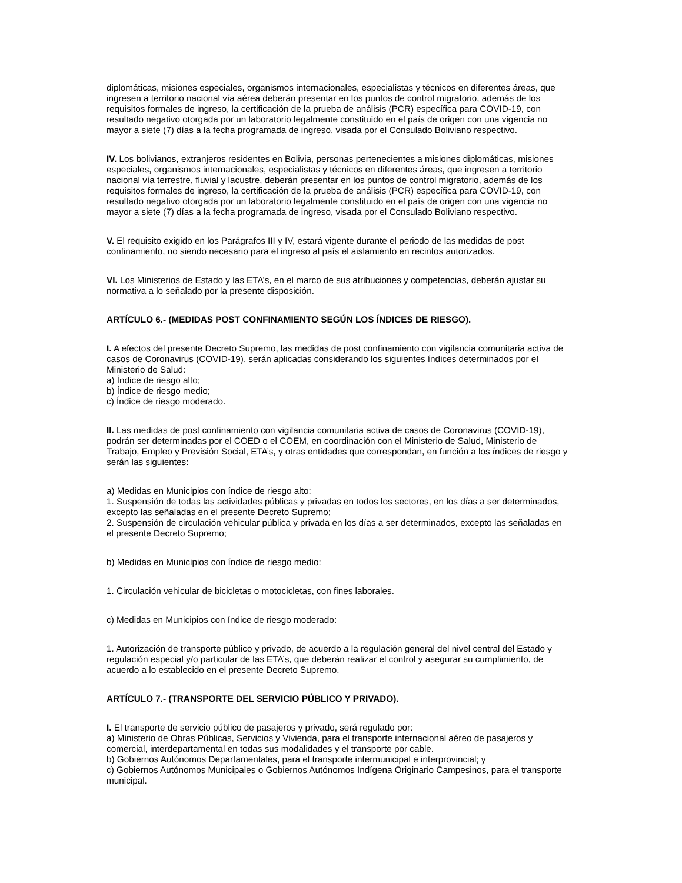diplomáticas, misiones especiales, organismos internacionales, especialistas y técnicos en diferentes áreas, que ingresen a territorio nacional vía aérea deberán presentar en los puntos de control migratorio, además de los requisitos formales de ingreso, la certificación de la prueba de análisis (PCR) específica para COVID-19, con resultado negativo otorgada por un laboratorio legalmente constituido en el país de origen con una vigencia no mayor a siete (7) días a la fecha programada de ingreso, visada por el Consulado Boliviano respectivo.
IV. Los bolivianos, extranjeros residentes en Bolivia, personas pertenecientes a misiones diplomáticas, misiones especiales, organismos internacionales, especialistas y técnicos en diferentes áreas, que ingresen a territorio nacional vía terrestre, fluvial y lacustre, deberán presentar en los puntos de control migratorio, además de los requisitos formales de ingreso, la certificación de la prueba de análisis (PCR) específica para COVID-19, con resultado negativo otorgada por un laboratorio legalmente constituido en el país de origen con una vigencia no mayor a siete (7) días a la fecha programada de ingreso, visada por el Consulado Boliviano respectivo.
V. El requisito exigido en los Parágrafos III y IV, estará vigente durante el periodo de las medidas de post confinamiento, no siendo necesario para el ingreso al país el aislamiento en recintos autorizados.
VI. Los Ministerios de Estado y las ETA’s, en el marco de sus atribuciones y competencias, deberán ajustar su normativa a lo señalado por la presente disposición.
ARTÍCULO 6.- (MEDIDAS POST CONFINAMIENTO SEGÚN LOS ÍNDICES DE RIESGO).
I. A efectos del presente Decreto Supremo, las medidas de post confinamiento con vigilancia comunitaria activa de casos de Coronavirus (COVID-19), serán aplicadas considerando los siguientes índices determinados por el Ministerio de Salud:
a) Índice de riesgo alto;
b) Índice de riesgo medio;
c) Índice de riesgo moderado.
II. Las medidas de post confinamiento con vigilancia comunitaria activa de casos de Coronavirus (COVID-19), podrán ser determinadas por el COED o el COEM, en coordinación con el Ministerio de Salud, Ministerio de Trabajo, Empleo y Previsión Social, ETA’s, y otras entidades que correspondan, en función a los índices de riesgo y serán las siguientes:
a) Medidas en Municipios con índice de riesgo alto:
1. Suspensión de todas las actividades públicas y privadas en todos los sectores, en los días a ser determinados, excepto las señaladas en el presente Decreto Supremo;
2. Suspensión de circulación vehicular pública y privada en los días a ser determinados, excepto las señaladas en el presente Decreto Supremo;
b) Medidas en Municipios con índice de riesgo medio:
1. Circulación vehicular de bicicletas o motocicletas, con fines laborales.
c) Medidas en Municipios con índice de riesgo moderado:
1. Autorización de transporte público y privado, de acuerdo a la regulación general del nivel central del Estado y regulación especial y/o particular de las ETA’s, que deberán realizar el control y asegurar su cumplimiento, de acuerdo a lo establecido en el presente Decreto Supremo.
ARTÍCULO 7.- (TRANSPORTE DEL SERVICIO PÚBLICO Y PRIVADO).
I. El transporte de servicio público de pasajeros y privado, será regulado por:
a) Ministerio de Obras Públicas, Servicios y Vivienda, para el transporte internacional aéreo de pasajeros y comercial, interdepartamental en todas sus modalidades y el transporte por cable.
b) Gobiernos Autónomos Departamentales, para el transporte intermunicipal e interprovincial; y
c) Gobiernos Autónomos Municipales o Gobiernos Autónomos Indígena Originario Campesinos, para el transporte municipal.